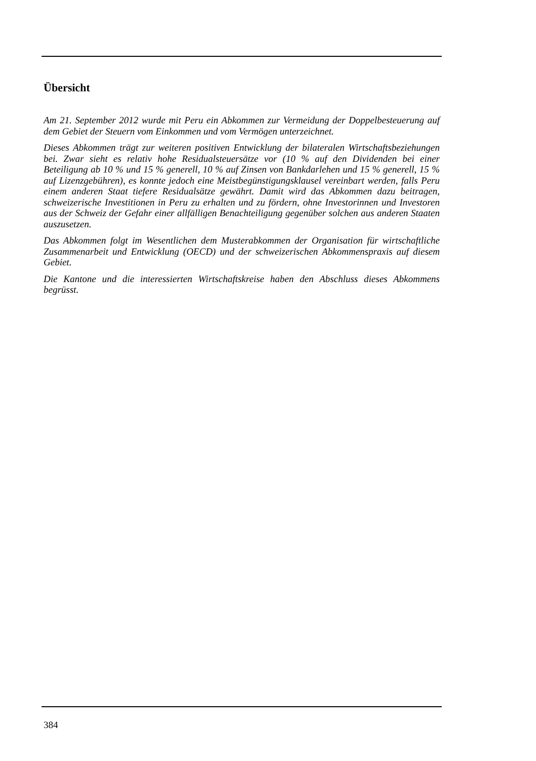Übersicht
Am 21. September 2012 wurde mit Peru ein Abkommen zur Vermeidung der Doppelbesteuerung auf dem Gebiet der Steuern vom Einkommen und vom Vermögen unterzeichnet.
Dieses Abkommen trägt zur weiteren positiven Entwicklung der bilateralen Wirtschaftsbeziehungen bei. Zwar sieht es relativ hohe Residualsteuersätze vor (10 % auf den Dividenden bei einer Beteiligung ab 10 % und 15 % generell, 10 % auf Zinsen von Bankdarlehen und 15 % generell, 15 % auf Lizenzgebühren), es konnte jedoch eine Meistbegünstigungsklausel vereinbart werden, falls Peru einem anderen Staat tiefere Residualsätze gewährt. Damit wird das Abkommen dazu beitragen, schweizerische Investitionen in Peru zu erhalten und zu fördern, ohne Investorinnen und Investoren aus der Schweiz der Gefahr einer allfälligen Benachteiligung gegenüber solchen aus anderen Staaten auszusetzen.
Das Abkommen folgt im Wesentlichen dem Musterabkommen der Organisation für wirtschaftliche Zusammenarbeit und Entwicklung (OECD) und der schweizerischen Abkommenspraxis auf diesem Gebiet.
Die Kantone und die interessierten Wirtschaftskreise haben den Abschluss dieses Abkommens begrüsst.
384